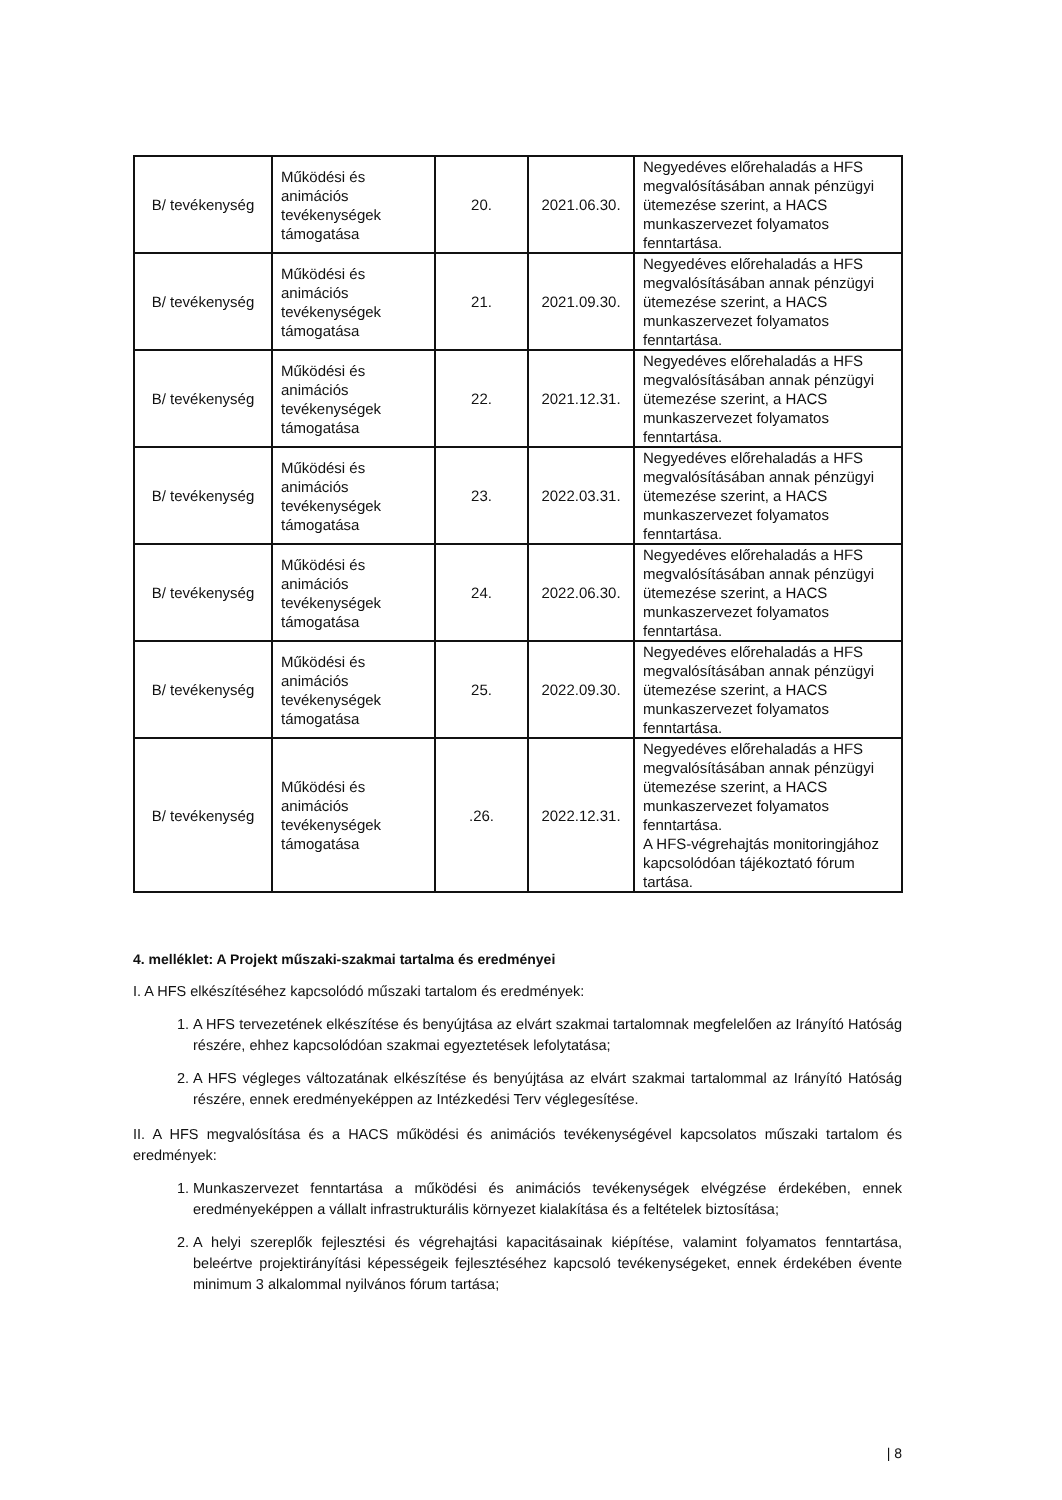| B/ tevékenység | Működési és animációs tevékenységek támogatása | 20. | 2021.06.30. | Negyedéves előrehaladás a HFS megvalósításában annak pénzügyi ütemezése szerint, a HACS munkaszervezet folyamatos fenntartása. |
| B/ tevékenység | Működési és animációs tevékenységek támogatása | 21. | 2021.09.30. | Negyedéves előrehaladás a HFS megvalósításában annak pénzügyi ütemezése szerint, a HACS munkaszervezet folyamatos fenntartása. |
| B/ tevékenység | Működési és animációs tevékenységek támogatása | 22. | 2021.12.31. | Negyedéves előrehaladás a HFS megvalósításában annak pénzügyi ütemezése szerint, a HACS munkaszervezet folyamatos fenntartása. |
| B/ tevékenység | Működési és animációs tevékenységek támogatása | 23. | 2022.03.31. | Negyedéves előrehaladás a HFS megvalósításában annak pénzügyi ütemezése szerint, a HACS munkaszervezet folyamatos fenntartása. |
| B/ tevékenység | Működési és animációs tevékenységek támogatása | 24. | 2022.06.30. | Negyedéves előrehaladás a HFS megvalósításában annak pénzügyi ütemezése szerint, a HACS munkaszervezet folyamatos fenntartása. |
| B/ tevékenység | Működési és animációs tevékenységek támogatása | 25. | 2022.09.30. | Negyedéves előrehaladás a HFS megvalósításában annak pénzügyi ütemezése szerint, a HACS munkaszervezet folyamatos fenntartása. |
| B/ tevékenység | Működési és animációs tevékenységek támogatása | .26. | 2022.12.31. | Negyedéves előrehaladás a HFS megvalósításában annak pénzügyi ütemezése szerint, a HACS munkaszervezet folyamatos fenntartása. A HFS-végrehajtás monitoringjához kapcsolódóan tájékoztató fórum tartása. |
4. melléklet: A Projekt műszaki-szakmai tartalma és eredményei
I. A HFS elkészítéséhez kapcsolódó műszaki tartalom és eredmények:
1. A HFS tervezetének elkészítése és benyújtása az elvárt szakmai tartalomnak megfelelően az Irányító Hatóság részére, ehhez kapcsolódóan szakmai egyeztetések lefolytatása;
2. A HFS végleges változatának elkészítése és benyújtása az elvárt szakmai tartalommal az Irányító Hatóság részére, ennek eredményeképpen az Intézkedési Terv véglegesítése.
II. A HFS megvalósítása és a HACS működési és animációs tevékenységével kapcsolatos műszaki tartalom és eredmények:
1. Munkaszervezet fenntartása a működési és animációs tevékenységek elvégzése érdekében, ennek eredményeképpen a vállalt infrastrukturális környezet kialakítása és a feltételek biztosítása;
2. A helyi szereplők fejlesztési és végrehajtási kapacitásainak kiépítése, valamint folyamatos fenntartása, beleértve projektirányítási képességeik fejlesztéséhez kapcsoló tevékenységeket, ennek érdekében évente minimum 3 alkalommal nyilvános fórum tartása;
| 8